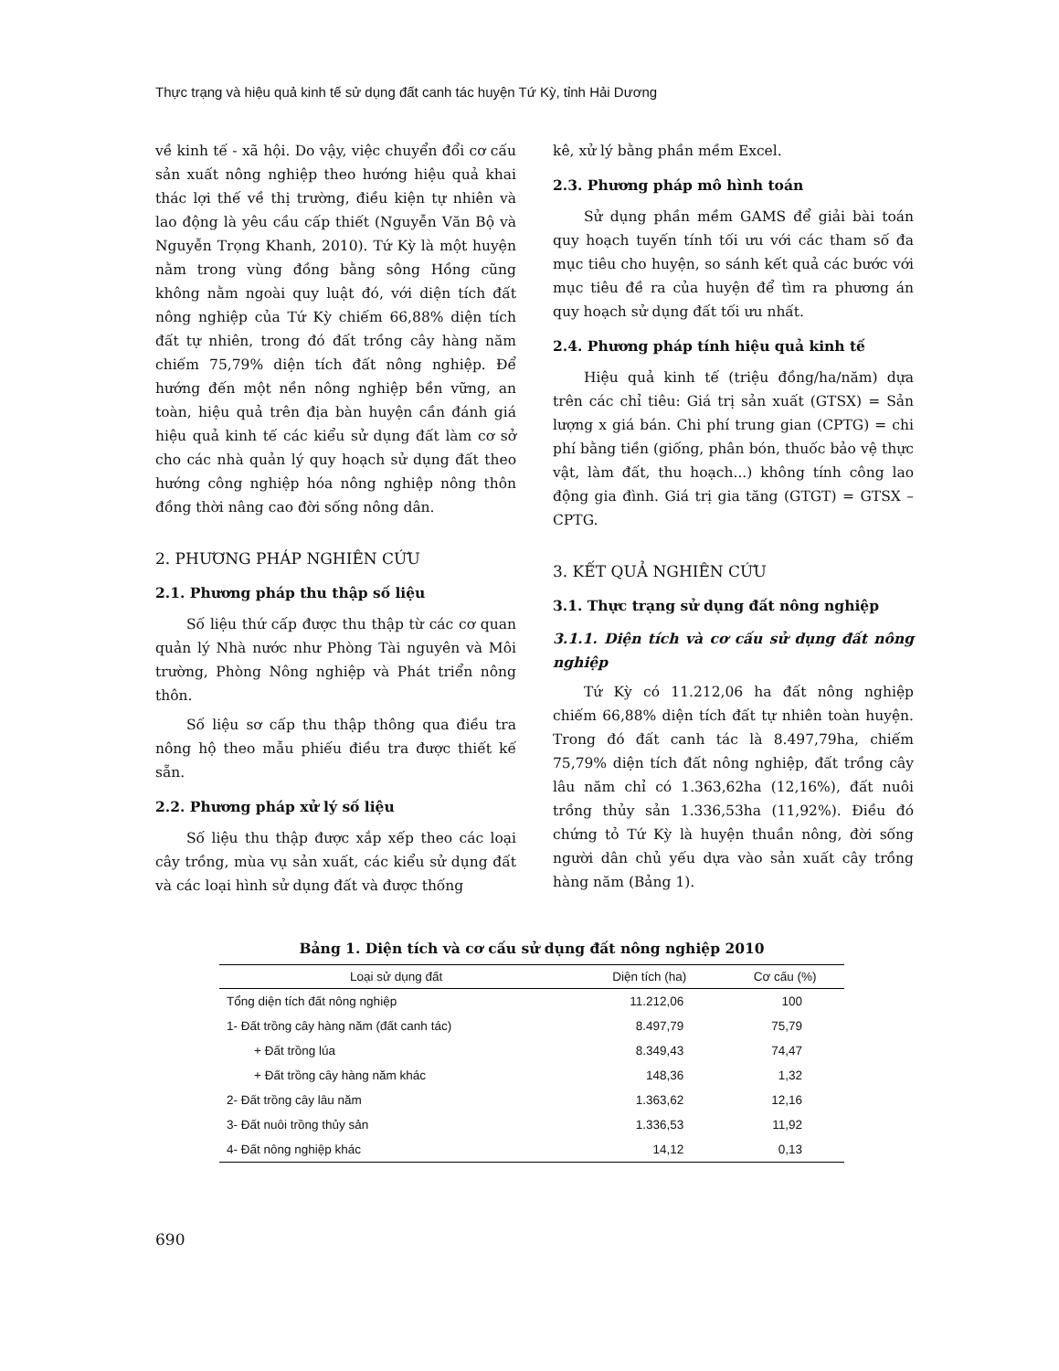Thực trạng và hiệu quả kinh tế sử dụng đất canh tác huyện Tứ Kỳ, tỉnh Hải Dương
về kinh tế - xã hội. Do vậy, việc chuyển đổi cơ cấu sản xuất nông nghiệp theo hướng hiệu quả khai thác lợi thế về thị trường, điều kiện tự nhiên và lao động là yêu cầu cấp thiết (Nguyễn Văn Bộ và Nguyễn Trọng Khanh, 2010). Tứ Kỳ là một huyện nằm trong vùng đồng bằng sông Hồng cũng không nằm ngoài quy luật đó, với diện tích đất nông nghiệp của Tứ Kỳ chiếm 66,88% diện tích đất tự nhiên, trong đó đất trồng cây hàng năm chiếm 75,79% diện tích đất nông nghiệp. Để hướng đến một nền nông nghiệp bền vững, an toàn, hiệu quả trên địa bàn huyện cần đánh giá hiệu quả kinh tế các kiểu sử dụng đất làm cơ sở cho các nhà quản lý quy hoạch sử dụng đất theo hướng công nghiệp hóa nông nghiệp nông thôn đồng thời nâng cao đời sống nông dân.
2. PHƯƠNG PHÁP NGHIÊN CỨU
2.1. Phương pháp thu thập số liệu
Số liệu thứ cấp được thu thập từ các cơ quan quản lý Nhà nước như Phòng Tài nguyên và Môi trường, Phòng Nông nghiệp và Phát triển nông thôn.
Số liệu sơ cấp thu thập thông qua điều tra nông hộ theo mẫu phiếu điều tra được thiết kế sẵn.
2.2. Phương pháp xử lý số liệu
Số liệu thu thập được xắp xếp theo các loại cây trồng, mùa vụ sản xuất, các kiểu sử dụng đất và các loại hình sử dụng đất và được thống
kê, xử lý bằng phần mềm Excel.
2.3. Phương pháp mô hình toán
Sử dụng phần mềm GAMS để giải bài toán quy hoạch tuyến tính tối ưu với các tham số đa mục tiêu cho huyện, so sánh kết quả các bước với mục tiêu đề ra của huyện để tìm ra phương án quy hoạch sử dụng đất tối ưu nhất.
2.4. Phương pháp tính hiệu quả kinh tế
Hiệu quả kinh tế (triệu đồng/ha/năm) dựa trên các chỉ tiêu: Giá trị sản xuất (GTSX) = Sản lượng x giá bán. Chi phí trung gian (CPTG) = chi phí bằng tiền (giống, phân bón, thuốc bảo vệ thực vật, làm đất, thu hoạch...) không tính công lao động gia đình. Giá trị gia tăng (GTGT) = GTSX – CPTG.
3. KẾT QUẢ NGHIÊN CỨU
3.1. Thực trạng sử dụng đất nông nghiệp
3.1.1. Diện tích và cơ cấu sử dụng đất nông nghiệp
Tứ Kỳ có 11.212,06 ha đất nông nghiệp chiếm 66,88% diện tích đất tự nhiên toàn huyện. Trong đó đất canh tác là 8.497,79ha, chiếm 75,79% diện tích đất nông nghiệp, đất trồng cây lâu năm chỉ có 1.363,62ha (12,16%), đất nuôi trồng thủy sản 1.336,53ha (11,92%). Điều đó chứng tỏ Tứ Kỳ là huyện thuần nông, đời sống người dân chủ yếu dựa vào sản xuất cây trồng hàng năm (Bảng 1).
Bảng 1. Diện tích và cơ cấu sử dụng đất nông nghiệp 2010
| Loại sử dụng đất | Diện tích (ha) | Cơ cấu (%) |
| --- | --- | --- |
| Tổng diện tích đất nông nghiệp | 11.212,06 | 100 |
| 1- Đất trồng cây hàng năm (đất canh tác) | 8.497,79 | 75,79 |
| + Đất trồng lúa | 8.349,43 | 74,47 |
| + Đất trồng cây hàng năm khác | 148,36 | 1,32 |
| 2- Đất trồng cây lâu năm | 1.363,62 | 12,16 |
| 3- Đất nuôi trồng thủy sản | 1.336,53 | 11,92 |
| 4- Đất nông nghiệp khác | 14,12 | 0,13 |
690